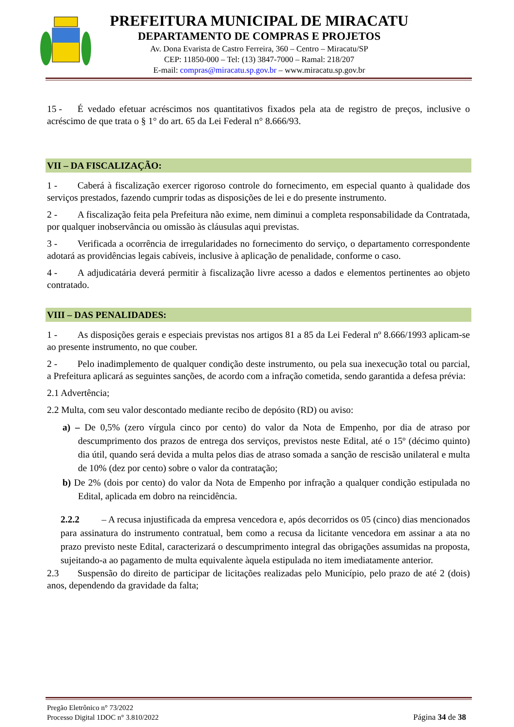PREFEITURA MUNICIPAL DE MIRACATU
DEPARTAMENTO DE COMPRAS E PROJETOS
Av. Dona Evarista de Castro Ferreira, 360 – Centro – Miracatu/SP
CEP: 11850-000 – Tel: (13) 3847-7000 – Ramal: 218/207
E-mail: compras@miracatu.sp.gov.br – www.miracatu.sp.gov.br
15 - É vedado efetuar acréscimos nos quantitativos fixados pela ata de registro de preços, inclusive o acréscimo de que trata o § 1° do art. 65 da Lei Federal n° 8.666/93.
VII – DA FISCALIZAÇÃO:
1 - Caberá à fiscalização exercer rigoroso controle do fornecimento, em especial quanto à qualidade dos serviços prestados, fazendo cumprir todas as disposições de lei e do presente instrumento.
2 - A fiscalização feita pela Prefeitura não exime, nem diminui a completa responsabilidade da Contratada, por qualquer inobservância ou omissão às cláusulas aqui previstas.
3 - Verificada a ocorrência de irregularidades no fornecimento do serviço, o departamento correspondente adotará as providências legais cabíveis, inclusive à aplicação de penalidade, conforme o caso.
4 - A adjudicatária deverá permitir à fiscalização livre acesso a dados e elementos pertinentes ao objeto contratado.
VIII – DAS PENALIDADES:
1 - As disposições gerais e especiais previstas nos artigos 81 a 85 da Lei Federal nº 8.666/1993 aplicam-se ao presente instrumento, no que couber.
2 - Pelo inadimplemento de qualquer condição deste instrumento, ou pela sua inexecução total ou parcial, a Prefeitura aplicará as seguintes sanções, de acordo com a infração cometida, sendo garantida a defesa prévia:
2.1 Advertência;
2.2 Multa, com seu valor descontado mediante recibo de depósito (RD) ou aviso:
a) – De 0,5% (zero vírgula cinco por cento) do valor da Nota de Empenho, por dia de atraso por descumprimento dos prazos de entrega dos serviços, previstos neste Edital, até o 15º (décimo quinto) dia útil, quando será devida a multa pelos dias de atraso somada a sanção de rescisão unilateral e multa de 10% (dez por cento) sobre o valor da contratação;
b) De 2% (dois por cento) do valor da Nota de Empenho por infração a qualquer condição estipulada no Edital, aplicada em dobro na reincidência.
2.2.2 – A recusa injustificada da empresa vencedora e, após decorridos os 05 (cinco) dias mencionados para assinatura do instrumento contratual, bem como a recusa da licitante vencedora em assinar a ata no prazo previsto neste Edital, caracterizará o descumprimento integral das obrigações assumidas na proposta, sujeitando-a ao pagamento de multa equivalente àquela estipulada no item imediatamente anterior.
2.3 Suspensão do direito de participar de licitações realizadas pelo Município, pelo prazo de até 2 (dois) anos, dependendo da gravidade da falta;
Pregão Eletrônico n° 73/2022
Processo Digital 1DOC n° 3.810/2022 Página 34 de 38